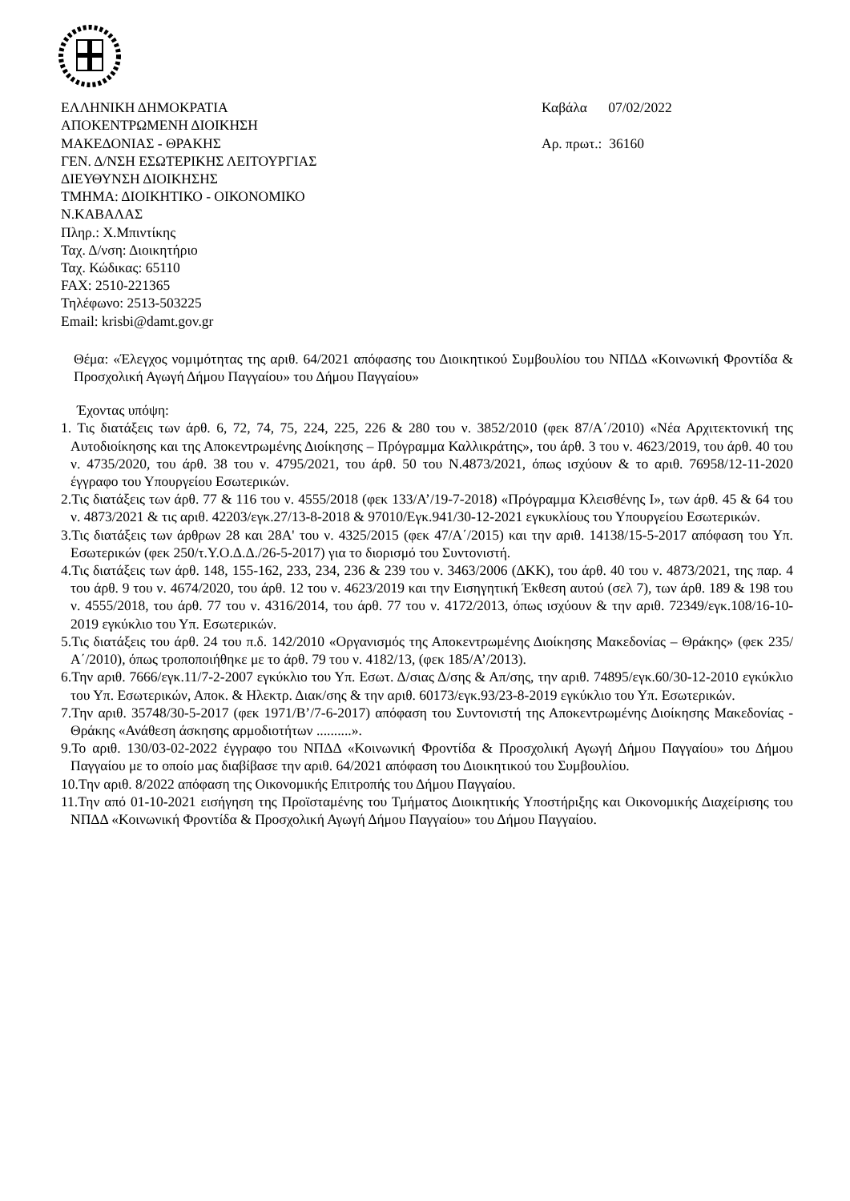ΕΛΛΗΝΙΚΗ ΔΗΜΟΚΡΑΤΙΑ
ΑΠΟΚΕΝΤΡΩΜΕΝΗ ΔΙΟΙΚΗΣΗ
ΜΑΚΕΔΟΝΙΑΣ - ΘΡΑΚΗΣ
ΓΕΝ. Δ/ΝΣΗ ΕΣΩΤΕΡΙΚΗΣ ΛΕΙΤΟΥΡΓΙΑΣ
ΔΙΕΥΘΥΝΣΗ ΔΙΟΙΚΗΣΗΣ
ΤΜΗΜΑ: ΔΙΟΙΚΗΤΙΚΟ - ΟΙΚΟΝΟΜΙΚΟ
Ν.ΚΑΒΑΛΑΣ
Πληρ.: Χ.Μπιντίκης
Ταχ. Δ/νση: Διοικητήριο
Ταχ. Κώδικας: 65110
FAX: 2510-221365
Τηλέφωνο: 2513-503225
Email: krisbi@damt.gov.gr
Καβάλα 07/02/2022
Αρ. πρωτ.: 36160
Θέμα: «Έλεγχος νομιμότητας της αριθ. 64/2021 απόφασης του Διοικητικού Συμβουλίου του ΝΠΔΔ «Κοινωνική Φροντίδα & Προσχολική Αγωγή Δήμου Παγγαίου» του Δήμου Παγγαίου»
Έχοντας υπόψη:
1. Τις διατάξεις των άρθ. 6, 72, 74, 75, 224, 225, 226 & 280 του ν. 3852/2010 (φεκ 87/Α΄/2010) «Νέα Αρχιτεκτονική της Αυτοδιοίκησης και της Αποκεντρωμένης Διοίκησης – Πρόγραμμα Καλλικράτης», του άρθ. 3 του ν. 4623/2019, του άρθ. 40 του ν. 4735/2020, του άρθ. 38 του ν. 4795/2021, του άρθ. 50 του Ν.4873/2021, όπως ισχύουν & το αριθ. 76958/12-11-2020 έγγραφο του Υπουργείου Εσωτερικών.
2.Τις διατάξεις των άρθ. 77 & 116 του ν. 4555/2018 (φεκ 133/Α’/19-7-2018) «Πρόγραμμα Κλεισθένης Ι», των άρθ. 45 & 64 του ν. 4873/2021 & τις αριθ. 42203/εγκ.27/13-8-2018 & 97010/Εγκ.941/30-12-2021 εγκυκλίους του Υπουργείου Εσωτερικών.
3.Τις διατάξεις των άρθρων 28 και 28Α' του ν. 4325/2015 (φεκ 47/Α΄/2015) και την αριθ. 14138/15-5-2017 απόφαση του Υπ. Εσωτερικών (φεκ 250/τ.Υ.Ο.Δ.Δ./26-5-2017) για το διορισμό του Συντονιστή.
4.Τις διατάξεις των άρθ. 148, 155-162, 233, 234, 236 & 239 του ν. 3463/2006 (ΔΚΚ), του άρθ. 40 του ν. 4873/2021, της παρ. 4 του άρθ. 9 του ν. 4674/2020, του άρθ. 12 του ν. 4623/2019 και την Εισηγητική Έκθεση αυτού (σελ 7), των άρθ. 189 & 198 του ν. 4555/2018, του άρθ. 77 του ν. 4316/2014, του άρθ. 77 του ν. 4172/2013, όπως ισχύουν & την αριθ. 72349/εγκ.108/16-10-2019 εγκύκλιο του Υπ. Εσωτερικών.
5.Τις διατάξεις του άρθ. 24 του π.δ. 142/2010 «Οργανισμός της Αποκεντρωμένης Διοίκησης Μακεδονίας – Θράκης» (φεκ 235/Α΄/2010), όπως τροποποιήθηκε με το άρθ. 79 του ν. 4182/13, (φεκ 185/Α’/2013).
6.Την αριθ. 7666/εγκ.11/7-2-2007 εγκύκλιο του Υπ. Εσωτ. Δ/σιας Δ/σης & Απ/σης, την αριθ. 74895/εγκ.60/30-12-2010 εγκύκλιο του Υπ. Εσωτερικών, Αποκ. & Ηλεκτρ. Διακ/σης & την αριθ. 60173/εγκ.93/23-8-2019 εγκύκλιο του Υπ. Εσωτερικών.
7.Την αριθ. 35748/30-5-2017 (φεκ 1971/Β’/7-6-2017) απόφαση του Συντονιστή της Αποκεντρωμένης Διοίκησης Μακεδονίας - Θράκης «Ανάθεση άσκησης αρμοδιοτήτων ..........».
9.Το αριθ. 130/03-02-2022 έγγραφο του ΝΠΔΔ «Κοινωνική Φροντίδα & Προσχολική Αγωγή Δήμου Παγγαίου» του Δήμου Παγγαίου με το οποίο μας διαβίβασε την αριθ. 64/2021 απόφαση του Διοικητικού του Συμβουλίου.
10.Την αριθ. 8/2022 απόφαση της Οικονομικής Επιτροπής του Δήμου Παγγαίου.
11.Την από 01-10-2021 εισήγηση της Προϊσταμένης του Τμήματος Διοικητικής Υποστήριξης και Οικονομικής Διαχείρισης του ΝΠΔΔ «Κοινωνική Φροντίδα & Προσχολική Αγωγή Δήμου Παγγαίου» του Δήμου Παγγαίου.